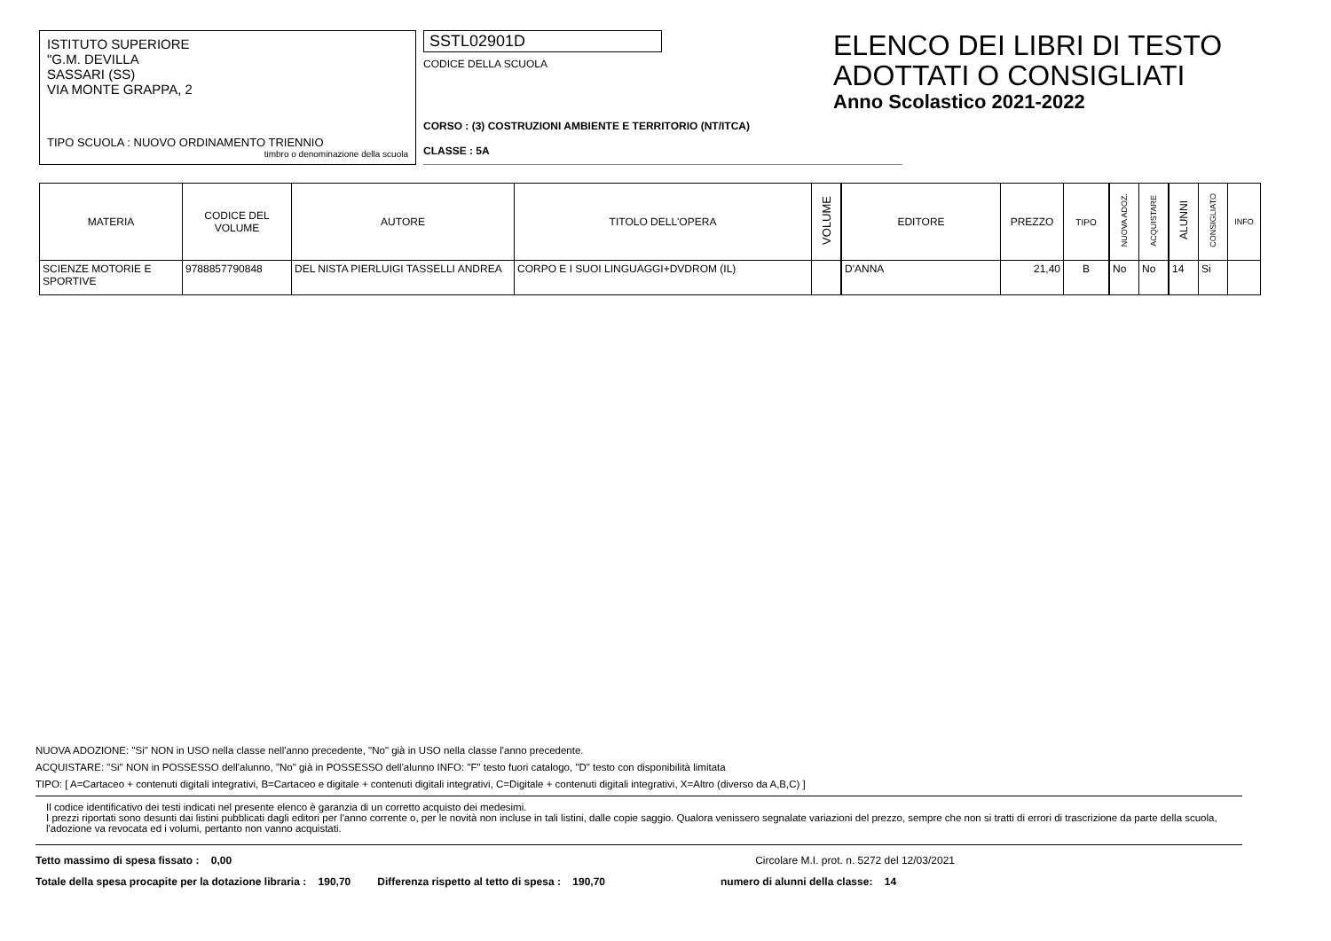ISTITUTO SUPERIORE
"G.M. DEVILLA
SASSARI (SS)
VIA MONTE GRAPPA, 2
TIPO SCUOLA : NUOVO ORDINAMENTO TRIENNIO
timbro o denominazione della scuola
SSTL02901D
CODICE DELLA SCUOLA
CORSO : (3) COSTRUZIONI AMBIENTE E TERRITORIO (NT/ITCA)
CLASSE : 5A
ELENCO DEI LIBRI DI TESTO
ADOTTATI O CONSIGLIATI
Anno Scolastico 2021-2022
| MATERIA | CODICE DEL VOLUME | AUTORE | TITOLO DELL'OPERA | VOLUME | EDITORE | PREZZO | TIPO | NUOVA ADOZ. | ACQUISTARE | ALUNNI | CONSIGLIATO | INFO |
| --- | --- | --- | --- | --- | --- | --- | --- | --- | --- | --- | --- | --- |
| SCIENZE MOTORIE E SPORTIVE | 9788857790848 | DEL NISTA PIERLUIGI TASSELLI ANDREA | CORPO E I SUOI LINGUAGGI+DVDROM (IL) | | D'ANNA | 21,40 | B | No | No | 14 | Si | |
NUOVA ADOZIONE: "Si" NON in USO nella classe nell'anno precedente, "No" già in USO nella classe l'anno precedente.
ACQUISTARE: "Si" NON in POSSESSO dell'alunno, "No" già in POSSESSO dell'alunno INFO: "F" testo fuori catalogo, "D" testo con disponibilità limitata
TIPO: [ A=Cartaceo + contenuti digitali integrativi, B=Cartaceo e digitale + contenuti digitali integrativi, C=Digitale + contenuti digitali integrativi, X=Altro (diverso da A,B,C) ]
Il codice identificativo dei testi indicati nel presente elenco è garanzia di un corretto acquisto dei medesimi.
I prezzi riportati sono desunti dai listini pubblicati dagli editori per l'anno corrente o, per le novità non incluse in tali listini, dalle copie saggio. Qualora venissero segnalate variazioni del prezzo, sempre che non si tratti di errori di trascrizione da parte della scuola, l'adozione va revocata ed i volumi, pertanto non vanno acquistati.
Tetto massimo di spesa fissato : 0,00 Circolare M.I. prot. n. 5272 del 12/03/2021
Totale della spesa procapite per la dotazione libraria : 190,70 Differenza rispetto al tetto di spesa : 190,70 numero di alunni della classe: 14